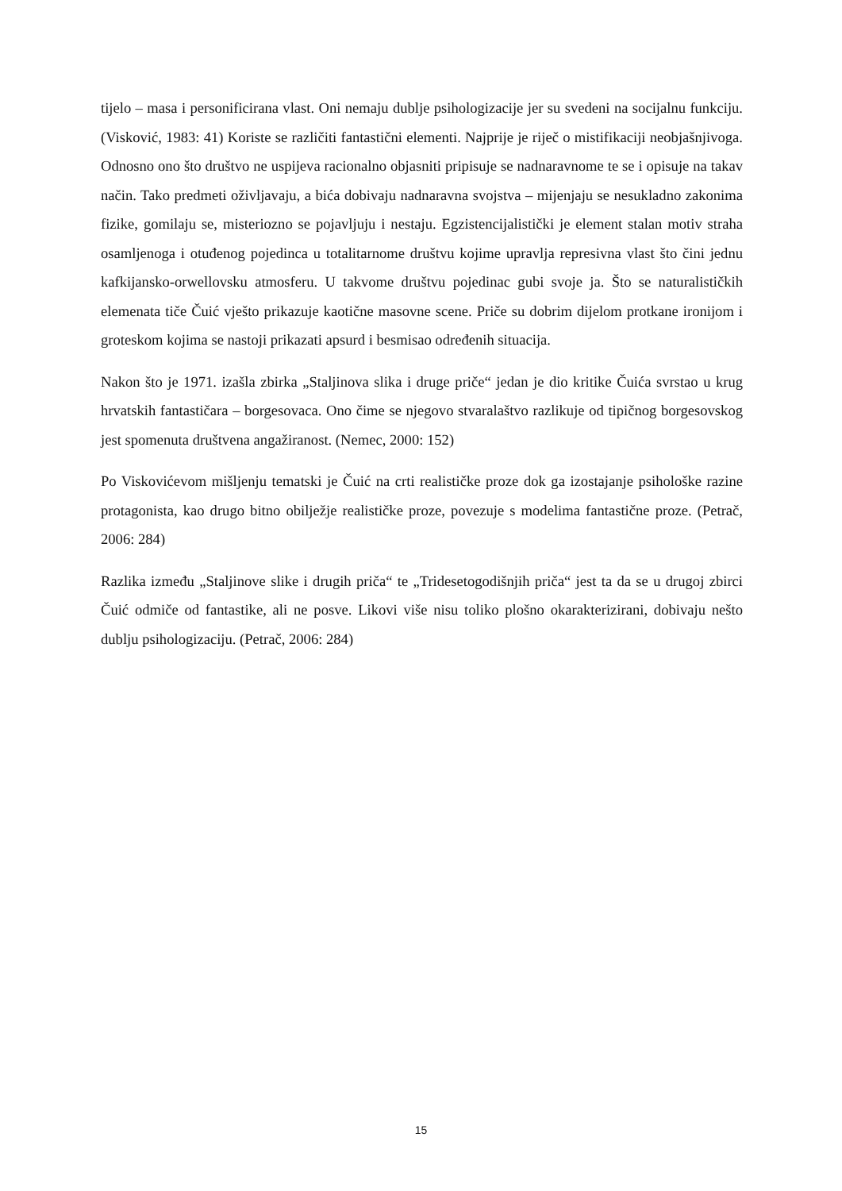tijelo – masa i personificirana vlast. Oni nemaju dublje psihologizacije jer su svedeni na socijalnu funkciju. (Visković, 1983: 41) Koriste se različiti fantastični elementi. Najprije je riječ o mistifikaciji neobjašnjivoga. Odnosno ono što društvo ne uspijeva racionalno objasniti pripisuje se nadnaravnome te se i opisuje na takav način. Tako predmeti oživljavaju, a bića dobivaju nadnaravna svojstva – mijenjaju se nesukladno zakonima fizike, gomilaju se, misteriozno se pojavljuju i nestaju. Egzistencijalistički je element stalan motiv straha osamljenoga i otuđenog pojedinca u totalitarnome društvu kojime upravlja represivna vlast što čini jednu kafkijansko-orwellovsku atmosferu. U takvome društvu pojedinac gubi svoje ja. Što se naturalističkih elemenata tiče Čuić vješto prikazuje kaotične masovne scene. Priče su dobrim dijelom protkane ironijom i groteskom kojima se nastoji prikazati apsurd i besmisao određenih situacija.
Nakon što je 1971. izašla zbirka „Staljinova slika i druge priče“ jedan je dio kritike Čuića svrstao u krug hrvatskih fantastičara – borgesovaca. Ono čime se njegovo stvaralaštvo razlikuje od tipičnog borgesovskog jest spomenuta društvena angažiranost. (Nemec, 2000: 152)
Po Viskovićevom mišljenju tematski je Čuić na crti realističke proze dok ga izostajanje psihološke razine protagonista, kao drugo bitno obilježje realističke proze, povezuje s modelima fantastične proze. (Petrač, 2006: 284)
Razlika između „Staljinove slike i drugih priča“ te „Tridesetogodišnjih priča“ jest ta da se u drugoj zbirci Čuić odmiče od fantastike, ali ne posve. Likovi više nisu toliko plošno okarakterizirani, dobivaju nešto dublju psihologizaciju. (Petrač, 2006: 284)
15